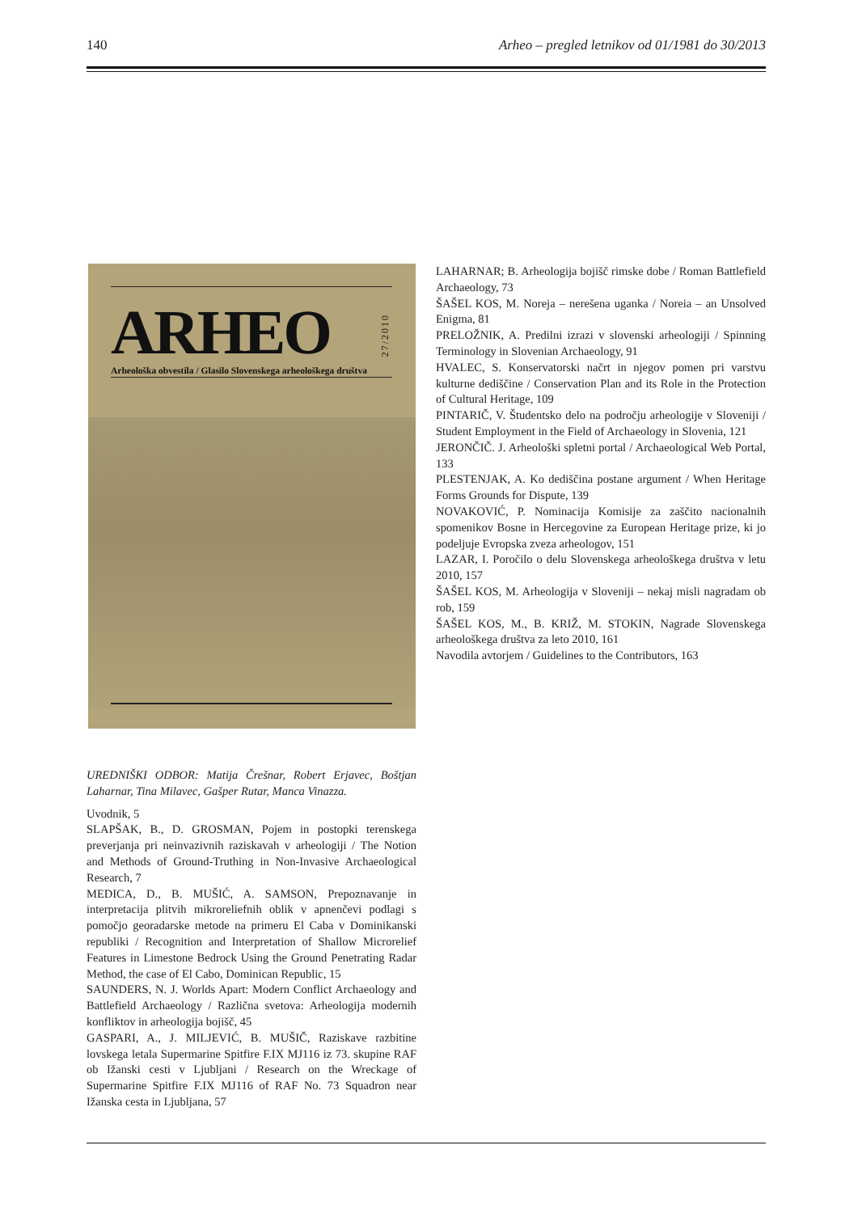140 Arheo – pregled letnikov od 01/1981 do 30/2013
ARHEO
27/2010
Arheološka obvestila / Glasilo Slovenskega arheološkega društva
UREDNIŠKI ODBOR: Matija Črešnar, Robert Erjavec, Boštjan Laharnar, Tina Milavec, Gašper Rutar, Manca Vinazza.
Uvodnik, 5
SLAPŠAK, B., D. GROSMAN, Pojem in postopki terenskega preverjanja pri neinvazivnih raziskavah v arheologiji / The Notion and Methods of Ground-Truthing in Non-Invasive Archaeological Research, 7
MEDICA, D., B. MUŠIĆ, A. SAMSON, Prepoznavanje in interpretacija plitvih mikroreliefnih oblik v apnenčevi podlagi s pomočjo georadarske metode na primeru El Caba v Dominikanski republiki / Recognition and Interpretation of Shallow Microrelief Features in Limestone Bedrock Using the Ground Penetrating Radar Method, the case of El Cabo, Dominican Republic, 15
SAUNDERS, N. J. Worlds Apart: Modern Conflict Archaeology and Battlefield Archaeology / Različna svetova: Arheologija modernih konfliktov in arheologija bojišč, 45
GASPARI, A., J. MILJEVIĆ, B. MUŠIČ, Raziskave razbitine lovskega letala Supermarine Spitfire F.IX MJ116 iz 73. skupine RAF ob Ižanski cesti v Ljubljani / Research on the Wreckage of Supermarine Spitfire F.IX MJ116 of RAF No. 73 Squadron near Ižanska cesta in Ljubljana, 57
LAHARNAR; B. Arheologija bojišč rimske dobe / Roman Battlefield Archaeology, 73
ŠAŠEL KOS, M. Noreja – nerešena uganka / Noreia – an Unsolved Enigma, 81
PRELOŽNIK, A. Predilni izrazi v slovenski arheologiji / Spinning Terminology in Slovenian Archaeology, 91
HVALEC, S. Konservatorski načrt in njegov pomen pri varstvu kulturne dediščine / Conservation Plan and its Role in the Protection of Cultural Heritage, 109
PINTARIČ, V. Študentsko delo na področju arheologije v Sloveniji / Student Employment in the Field of Archaeology in Slovenia, 121
JERONČIČ. J. Arheološki spletni portal / Archaeological Web Portal, 133
PLESTENJAK, A. Ko dediščina postane argument / When Heritage Forms Grounds for Dispute, 139
NOVAKOVIĆ, P. Nominacija Komisije za zaščito nacionalnih spomenikov Bosne in Hercegovine za European Heritage prize, ki jo podeljuje Evropska zveza arheologov, 151
LAZAR, I. Poročilo o delu Slovenskega arheološkega društva v letu 2010, 157
ŠAŠEL KOS, M. Arheologija v Sloveniji – nekaj misli nagradam ob rob, 159
ŠAŠEL KOS, M., B. KRIŽ, M. STOKIN, Nagrade Slovenskega arheološkega društva za leto 2010, 161
Navodila avtorjem / Guidelines to the Contributors, 163